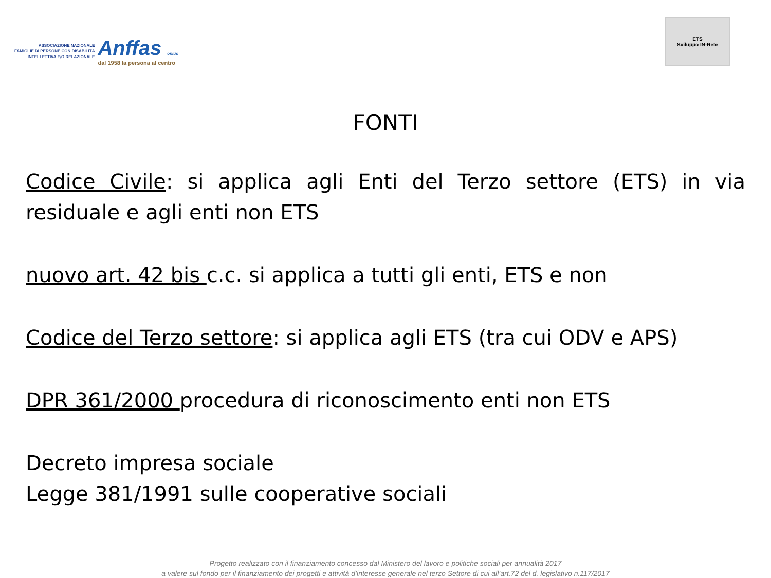ASSOCIAZIONE NAZIONALE
FAMIGLIE DI PERSONE CON DISABILITÀ
INTELLETTIVA E/O RELAZIONALE
Anffas onlus
dal 1958 la persona al centro
ETS
Sviluppo IN-Rete
FONTI
Codice Civile: si applica agli Enti del Terzo settore (ETS) in via residuale e agli enti non ETS
nuovo art. 42 bis c.c. si applica a tutti gli enti, ETS e non
Codice del Terzo settore: si applica agli ETS (tra cui ODV e APS)
DPR 361/2000 procedura di riconoscimento enti non ETS
Decreto impresa sociale
Legge 381/1991 sulle cooperative sociali
Progetto realizzato con il finanziamento concesso dal Ministero del lavoro e politiche sociali per annualità 2017
a valere sul fondo per il finanziamento dei progetti e attività d’interesse generale nel terzo Settore di cui all’art.72 del d. legislativo n.117/2017